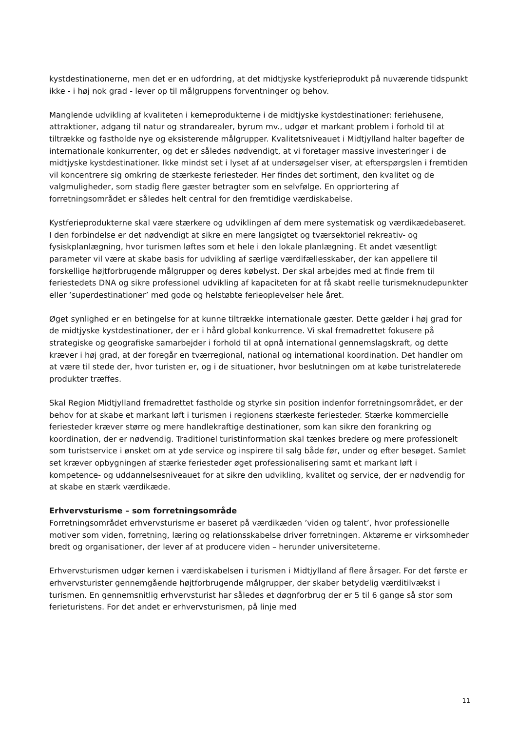kystdestinationerne, men det er en udfordring, at det midtjyske kystferieprodukt på nuværende tidspunkt ikke - i høj nok grad - lever op til målgruppens forventninger og behov.
Manglende udvikling af kvaliteten i kerneprodukterne i de midtjyske kystdestinationer: feriehusene, attraktioner, adgang til natur og strandarealer, byrum mv., udgør et markant problem i forhold til at tiltrække og fastholde nye og eksisterende målgrupper. Kvalitetsniveauet i Midtjylland halter bagefter de internationale konkurrenter, og det er således nødvendigt, at vi foretager massive investeringer i de midtjyske kystdestinationer. Ikke mindst set i lyset af at undersøgelser viser, at efterspørgslen i fremtiden vil koncentrere sig omkring de stærkeste feriesteder. Her findes det sortiment, den kvalitet og de valgmuligheder, som stadig flere gæster betragter som en selvfølge. En oppriortering af forretningsområdet er således helt central for den fremtidige værdiskabelse.
Kystferieprodukterne skal være stærkere og udviklingen af dem mere systematisk og værdikædebaseret. I den forbindelse er det nødvendigt at sikre en mere langsigtet og tværsektoriel rekreativ- og fysiskplanlægning, hvor turismen løftes som et hele i den lokale planlægning. Et andet væsentligt parameter vil være at skabe basis for udvikling af særlige værdifællesskaber, der kan appellere til forskellige højtforbrugende målgrupper og deres købelyst. Der skal arbejdes med at finde frem til feriestedets DNA og sikre professionel udvikling af kapaciteten for at få skabt reelle turismeknudepunkter eller ’superdestinationer’ med gode og helstøbte ferieoplevelser hele året.
Øget synlighed er en betingelse for at kunne tiltrække internationale gæster. Dette gælder i høj grad for de midtjyske kystdestinationer, der er i hård global konkurrence. Vi skal fremadrettet fokusere på strategiske og geografiske samarbejder i forhold til at opnå international gennemslagskraft, og dette kræver i høj grad, at der foregår en tværregional, national og international koordination. Det handler om at være til stede der, hvor turisten er, og i de situationer, hvor beslutningen om at købe turistrelaterede produkter træffes.
Skal Region Midtjylland fremadrettet fastholde og styrke sin position indenfor forretningsområdet, er der behov for at skabe et markant løft i turismen i regionens stærkeste feriesteder. Stærke kommercielle feriesteder kræver større og mere handlekraftige destinationer, som kan sikre den forankring og koordination, der er nødvendig. Traditionel turistinformation skal tænkes bredere og mere professionelt som turistservice i ønsket om at yde service og inspirere til salg både før, under og efter besøget. Samlet set kræver opbygningen af stærke feriesteder øget professionalisering samt et markant løft i kompetence- og uddannelsesniveauet for at sikre den udvikling, kvalitet og service, der er nødvendig for at skabe en stærk værdikæde.
Erhvervsturisme – som forretningsområde
Forretningsområdet erhvervsturisme er baseret på værdikæden ’viden og talent’, hvor professionelle motiver som viden, forretning, læring og relationsskabelse driver forretningen. Aktørerne er virksomheder bredt og organisationer, der lever af at producere viden – herunder universiteterne.
Erhvervsturismen udgør kernen i værdiskabelsen i turismen i Midtjylland af flere årsager. For det første er erhvervsturister gennemgående højtforbrugende målgrupper, der skaber betydelig værditilvækst i turismen. En gennemsnitlig erhvervsturist har således et døgnforbrug der er 5 til 6 gange så stor som ferieturistens. For det andet er erhvervsturismen, på linje med
11